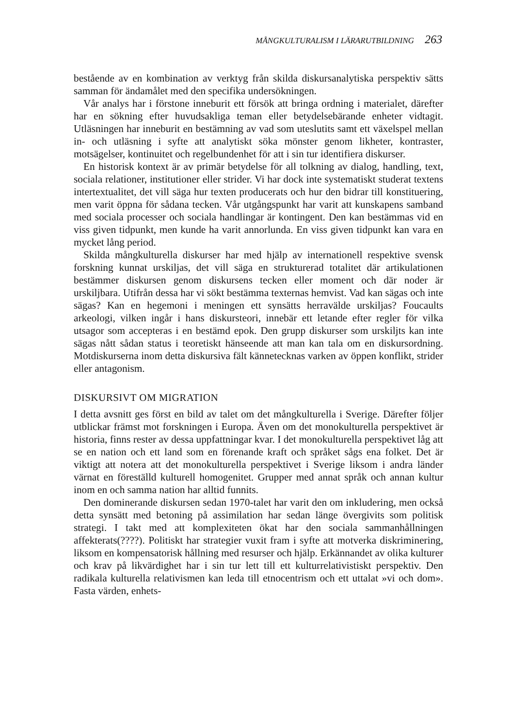MÅNGKULTURALISM I LÄRARUTBILDNING 263
bestående av en kombination av verktyg från skilda diskursanalytiska perspektiv sätts samman för ändamålet med den specifika undersökningen.
Vår analys har i förstone inneburit ett försök att bringa ordning i materialet, därefter har en sökning efter huvudsakliga teman eller betydelsebärande enheter vidtagit. Utläsningen har inneburit en bestämning av vad som uteslutits samt ett växelspel mellan in- och utläsning i syfte att analytiskt söka mönster genom likheter, kontraster, motsägelser, kontinuitet och regelbundenhet för att i sin tur identifiera diskurser.
En historisk kontext är av primär betydelse för all tolkning av dialog, handling, text, sociala relationer, institutioner eller strider. Vi har dock inte systematiskt studerat textens intertextualitet, det vill säga hur texten producerats och hur den bidrar till konstituering, men varit öppna för sådana tecken. Vår utgångspunkt har varit att kunskapens samband med sociala processer och sociala handlingar är kontingent. Den kan bestämmas vid en viss given tidpunkt, men kunde ha varit annorlunda. En viss given tidpunkt kan vara en mycket lång period.
Skilda mångkulturella diskurser har med hjälp av internationell respektive svensk forskning kunnat urskiljas, det vill säga en strukturerad totalitet där artikulationen bestämmer diskursen genom diskursens tecken eller moment och där noder är urskiljbara. Utifrån dessa har vi sökt bestämma texternas hemvist. Vad kan sägas och inte sägas? Kan en hegemoni i meningen ett synsätts herravälde urskiljas? Foucaults arkeologi, vilken ingår i hans diskursteori, innebär ett letande efter regler för vilka utsagor som accepteras i en bestämd epok. Den grupp diskurser som urskiljts kan inte sägas nått sådan status i teoretiskt hänseende att man kan tala om en diskursordning. Motdiskurserna inom detta diskursiva fält kännetecknas varken av öppen konflikt, strider eller antagonism.
DISKURSIVT OM MIGRATION
I detta avsnitt ges först en bild av talet om det mångkulturella i Sverige. Därefter följer utblickar främst mot forskningen i Europa. Även om det monokulturella perspektivet är historia, finns rester av dessa uppfattningar kvar. I det monokulturella perspektivet låg att se en nation och ett land som en förenande kraft och språket sågs ena folket. Det är viktigt att notera att det monokulturella perspektivet i Sverige liksom i andra länder värnat en föreställd kulturell homogenitet. Grupper med annat språk och annan kultur inom en och samma nation har alltid funnits.
Den dominerande diskursen sedan 1970-talet har varit den om inkludering, men också detta synsätt med betoning på assimilation har sedan länge övergivits som politisk strategi. I takt med att komplexiteten ökat har den sociala sammanhållningen affekterats(????). Politiskt har strategier vuxit fram i syfte att motverka diskriminering, liksom en kompensatorisk hållning med resurser och hjälp. Erkännandet av olika kulturer och krav på likvärdighet har i sin tur lett till ett kulturrelativistiskt perspektiv. Den radikala kulturella relativismen kan leda till etnocentrism och ett uttalat »vi och dom». Fasta värden, enhets-